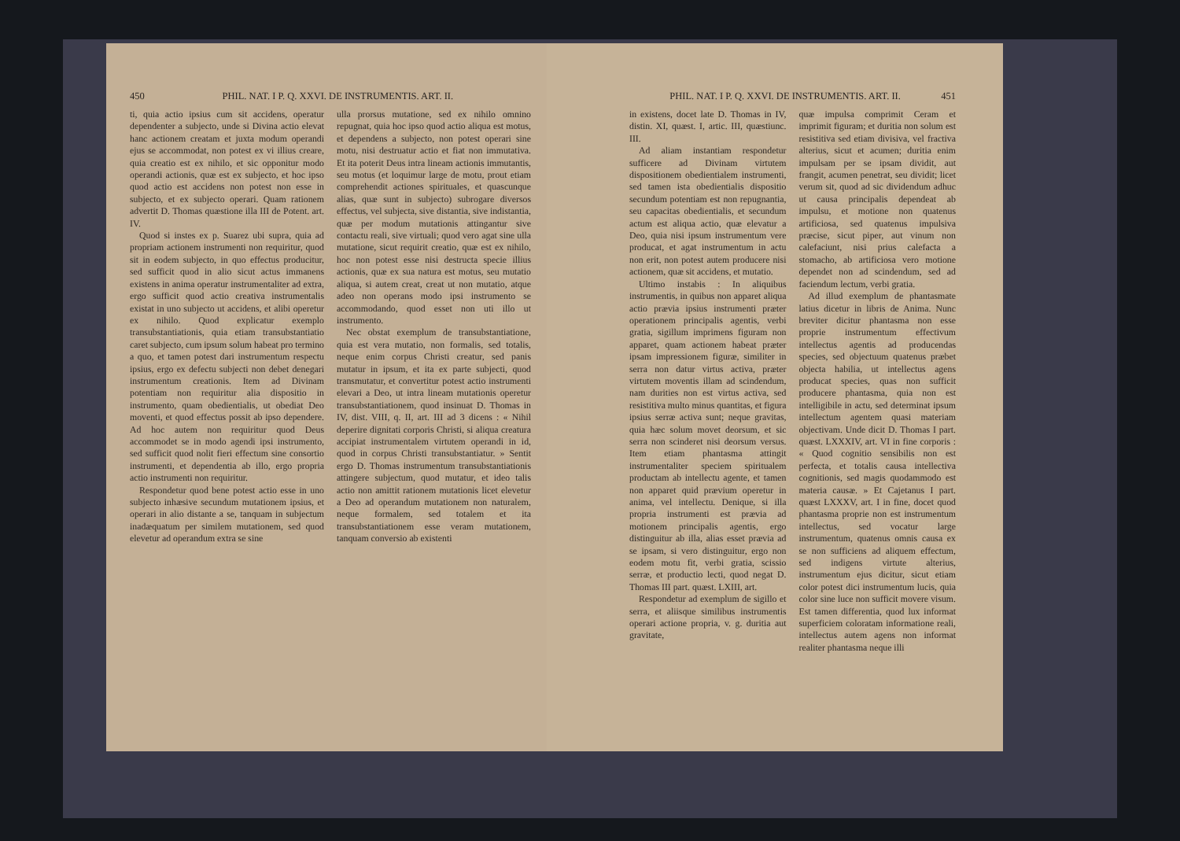450 PHIL. NAT. I P. Q. XXVI. DE INSTRUMENTIS. ART. II.
ti, quia actio ipsius cum sit accidens, operatur dependenter a subjecto, unde si Divina actio elevat hanc actionem creatam et juxta modum operandi ejus se accommodat, non potest ex vi illius creare, quia creatio est ex nihilo, et sic opponitur modo operandi actionis, quæ est ex subjecto, et hoc ipso quod actio est accidens non potest non esse in subjecto, et ex subjecto operari. Quam rationem advertit D. Thomas quæstione illa III de Potent. art. IV.
Quod si instes ex p. Suarez ubi supra, quia ad propriam actionem instrumenti non requiritur, quod sit in eodem subjecto, in quo effectus producitur, sed sufficit quod in alio sicut actus immanens existens in anima operatur instrumentaliter ad extra, ergo sufficit quod actio creativa instrumentalis existat in uno subjecto ut accidens, et alibi operetur ex nihilo. Quod explicatur exemplo transubstantiationis, quia etiam transubstantiatio caret subjecto, cum ipsum solum habeat pro termino a quo, et tamen potest dari instrumentum respectu ipsius, ergo ex defectu subjecti non debet denegari instrumentum creationis. Item ad Divinam potentiam non requiritur alia dispositio in instrumento, quam obedientialis, ut obediat Deo moventi, et quod effectus possit ab ipso dependere. Ad hoc autem non requiritur quod Deus accommodet se in modo agendi ipsi instrumento, sed sufficit quod nolit fieri effectum sine consortio instrumenti, et dependentia ab illo, ergo propria actio instrumenti non requiritur.
Respondetur quod bene potest actio esse in uno subjecto inhæsive secundum mutationem ipsius, et operari in alio distante a se, tanquam in subjectum inadæquatum per similem mutationem, sed quod elevetur ad operandum extra se sine
ulla prorsus mutatione, sed ex nihilo omnino repugnat, quia hoc ipso quod actio aliqua est motus, et dependens a subjecto, non potest operari sine motu, nisi destruatur actio et fiat non immutativa. Et ita poterit Deus intra lineam actionis immutantis, seu motus (et loquimur large de motu, prout etiam comprehendit actiones spirituales, et quascunque alias, quæ sunt in subjecto) subrogare diversos effectus, vel subjecta, sive distantia, sive indistantia, quæ per modum mutationis attingantur sive contactu reali, sive virtuali; quod vero agat sine ulla mutatione, sicut requirit creatio, quæ est ex nihilo, hoc non potest esse nisi destructa specie illius actionis, quæ ex sua natura est motus, seu mutatio aliqua, si autem creat, creat ut non mutatio, atque adeo non operans modo ipsi instrumento se accommodando, quod esset non uti illo ut instrumento.
Nec obstat exemplum de transubstantiatione, quia est vera mutatio, non formalis, sed totalis, neque enim corpus Christi creatur, sed panis mutatur in ipsum, et ita ex parte subjecti, quod transmutatur, et convertitur potest actio instrumenti elevari a Deo, ut intra lineam mutationis operetur transubstantiationem, quod insinuat D. Thomas in IV, dist. VIII, q. II, art. III ad 3 dicens : « Nihil deperire dignitati corporis Christi, si aliqua creatura accipiat instrumentalem virtutem operandi in id, quod in corpus Christi transubstantiatur. » Sentit ergo D. Thomas instrumentum transubstantiationis attingere subjectum, quod mutatur, et ideo talis actio non amittit rationem mutationis licet elevetur a Deo ad operandum mutationem non naturalem, neque formalem, sed totalem et ita transubstantiationem esse veram mutationem, tanquam conversio ab existenti
PHIL. NAT. I P. Q. XXVI. DE INSTRUMENTIS. ART. II. 451
in existens, docet late D. Thomas in IV, distin. XI, quæst. I, artic. III, quæstiunc. III.
Ad aliam instantiam respondetur sufficere ad Divinam virtutem dispositionem obedientialem instrumenti, sed tamen ista obedientialis dispositio secundum potentiam est non repugnantia, seu capacitas obedientialis, et secundum actum est aliqua actio, quæ elevatur a Deo, quia nisi ipsum instrumentum vere producat, et agat instrumentum in actu non erit, non potest autem producere nisi actionem, quæ sit accidens, et mutatio.
Ultimo instabis : In aliquibus instrumentis, in quibus non apparet aliqua actio prævia ipsius instrumenti præter operationem principalis agentis, verbi gratia, sigillum imprimens figuram non apparet, quam actionem habeat præter ipsam impressionem figuræ, similiter in serra non datur virtus activa, præter virtutem moventis illam ad scindendum, nam durities non est virtus activa, sed resistitiva multo minus quantitas, et figura ipsius serræ activa sunt; neque gravitas, quia hæc solum movet deorsum, et sic serra non scinderet nisi deorsum versus. Item etiam phantasma attingit instrumentaliter speciem spiritualem productam ab intellectu agente, et tamen non apparet quid prævium operetur in anima, vel intellectu. Denique, si illa propria instrumenti est prævia ad motionem principalis agentis, ergo distinguitur ab illa, alias esset prævia ad se ipsam, si vero distinguitur, ergo non eodem motu fit, verbi gratia, scissio serræ, et productio lecti, quod negat D. Thomas III part. quæst. LXIII, art.
Respondetur ad exemplum de sigillo et serra, et aliisque similibus instrumentis operari actione propria, v. g. duritia aut gravitate,
quæ impulsa comprimit Ceram et imprimit figuram; et duritia non solum est resistitiva sed etiam divisiva, vel fractiva alterius, sicut et acumen; duritia enim impulsam per se ipsam dividit, aut frangit, acumen penetrat, seu dividit; licet verum sit, quod ad sic dividendum adhuc ut causa principalis dependeat ab impulsu, et motione non quatenus artificiosa, sed quatenus impulsiva præcise, sicut piper, aut vinum non calefaciunt, nisi prius calefacta a stomacho, ab artificiosa vero motione dependet non ad scindendum, sed ad faciendum lectum, verbi gratia.
Ad illud exemplum de phantasmate latius dicetur in libris de Anima. Nunc breviter dicitur phantasma non esse proprie instrumentum effectivum intellectus agentis ad producendas species, sed objectuum quatenus præbet objecta habilia, ut intellectus agens producat species, quas non sufficit producere phantasma, quia non est intelligibile in actu, sed determinat ipsum intellectum agentem quasi materiam objectivam. Unde dicit D. Thomas I part. quæst. LXXXIV, art. VI in fine corporis : « Quod cognitio sensibilis non est perfecta, et totalis causa intellectiva cognitionis, sed magis quodammodo est materia causæ. » Et Cajetanus I part. quæst LXXXV, art. I in fine, docet quod phantasma proprie non est instrumentum intellectus, sed vocatur large instrumentum, quatenus omnis causa ex se non sufficiens ad aliquem effectum, sed indigens virtute alterius, instrumentum ejus dicitur, sicut etiam color potest dici instrumentum lucis, quia color sine luce non sufficit movere visum. Est tamen differentia, quod lux informat superficiem coloratam informatione reali, intellectus autem agens non informat realiter phantasma neque illi